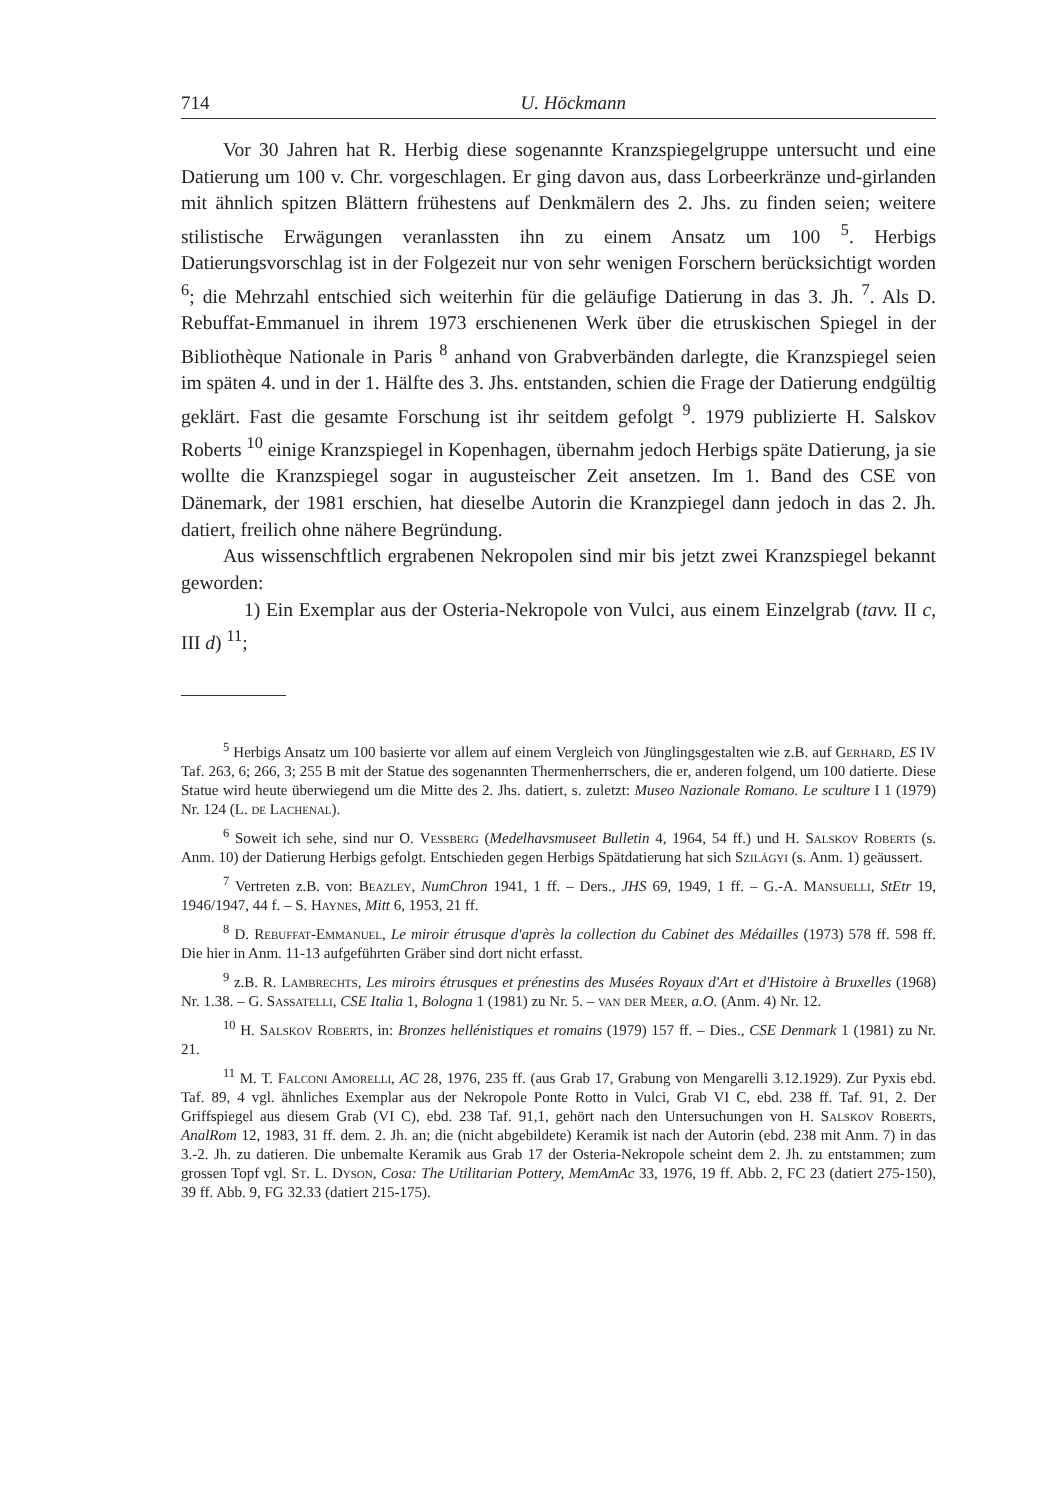714 U. Höckmann
Vor 30 Jahren hat R. Herbig diese sogenannte Kranzspiegelgruppe untersucht und eine Datierung um 100 v. Chr. vorgeschlagen. Er ging davon aus, dass Lorbeerkränze und-girlanden mit ähnlich spitzen Blättern frühestens auf Denkmälern des 2. Jhs. zu finden seien; weitere stilistische Erwägungen veranlassten ihn zu einem Ansatz um 100 <sup>5</sup>. Herbigs Datierungsvorschlag ist in der Folgezeit nur von sehr wenigen Forschern berücksichtigt worden <sup>6</sup>; die Mehrzahl entschied sich weiterhin für die geläufige Datierung in das 3. Jh. <sup>7</sup>. Als D. Rebuffat-Emmanuel in ihrem 1973 erschienenen Werk über die etruskischen Spiegel in der Bibliothèque Nationale in Paris <sup>8</sup> anhand von Grabverbänden darlegte, die Kranzspiegel seien im späten 4. und in der 1. Hälfte des 3. Jhs. entstanden, schien die Frage der Datierung endgültig geklärt. Fast die gesamte Forschung ist ihr seitdem gefolgt <sup>9</sup>. 1979 publizierte H. Salskov Roberts <sup>10</sup> einige Kranzspiegel in Kopenhagen, übernahm jedoch Herbigs späte Datierung, ja sie wollte die Kranzspiegel sogar in augusteischer Zeit ansetzen. Im 1. Band des CSE von Dänemark, der 1981 erschien, hat dieselbe Autorin die Kranzpiegel dann jedoch in das 2. Jh. datiert, freilich ohne nähere Begründung.
Aus wissenschftlich ergrabenen Nekropolen sind mir bis jetzt zwei Kranzspiegel bekannt geworden:
1) Ein Exemplar aus der Osteria-Nekropole von Vulci, aus einem Einzelgrab (tavv. II c, III d) <sup>11</sup>;
<sup>5</sup> Herbigs Ansatz um 100 basierte vor allem auf einem Vergleich von Jünglingsgestalten wie z.B. auf Gerhard, ES IV Taf. 263, 6; 266, 3; 255 B mit der Statue des sogenannten Thermenherrschers, die er, anderen folgend, um 100 datierte. Diese Statue wird heute überwiegend um die Mitte des 2. Jhs. datiert, s. zuletzt: Museo Nazionale Romano. Le sculture I 1 (1979) Nr. 124 (L. de Lachenal).
<sup>6</sup> Soweit ich sehe, sind nur O. Vessberg (Medelhavsmuseet Bulletin 4, 1964, 54 ff.) und H. Salskov Roberts (s. Anm. 10) der Datierung Herbigs gefolgt. Entschieden gegen Herbigs Spätdatierung hat sich Szilágyi (s. Anm. 1) geäussert.
<sup>7</sup> Vertreten z.B. von: Beazley, NumChron 1941, 1 ff. – Ders., JHS 69, 1949, 1 ff. – G.-A. Mansuelli, StEtr 19, 1946/1947, 44 f. – S. Haynes, Mitt 6, 1953, 21 ff.
<sup>8</sup> D. Rebuffat-Emmanuel, Le miroir étrusque d'après la collection du Cabinet des Médailles (1973) 578 ff. 598 ff. Die hier in Anm. 11-13 aufgeführten Gräber sind dort nicht erfasst.
<sup>9</sup> z.B. R. Lambrechts, Les miroirs étrusques et prénestins des Musées Royaux d'Art et d'Histoire à Bruxelles (1968) Nr. 1.38. – G. Sassatelli, CSE Italia 1, Bologna 1 (1981) zu Nr. 5. – van der Meer, a.O. (Anm. 4) Nr. 12.
<sup>10</sup> H. Salskov Roberts, in: Bronzes hellénistiques et romains (1979) 157 ff. – Dies., CSE Denmark 1 (1981) zu Nr. 21.
<sup>11</sup> M. T. Falconi Amorelli, AC 28, 1976, 235 ff. (aus Grab 17, Grabung von Mengarelli 3.12.1929). Zur Pyxis ebd. Taf. 89, 4 vgl. ähnliches Exemplar aus der Nekropole Ponte Rotto in Vulci, Grab VI C, ebd. 238 ff. Taf. 91, 2. Der Griffspiegel aus diesem Grab (VI C), ebd. 238 Taf. 91,1, gehört nach den Untersuchungen von H. Salskov Roberts, AnalRom 12, 1983, 31 ff. dem. 2. Jh. an; die (nicht abgebildete) Keramik ist nach der Autorin (ebd. 238 mit Anm. 7) in das 3.-2. Jh. zu datieren. Die unbemalte Keramik aus Grab 17 der Osteria-Nekropole scheint dem 2. Jh. zu entstammen; zum grossen Topf vgl. St. L. Dyson, Cosa: The Utilitarian Pottery, MemAmAc 33, 1976, 19 ff. Abb. 2, FC 23 (datiert 275-150), 39 ff. Abb. 9, FG 32.33 (datiert 215-175).